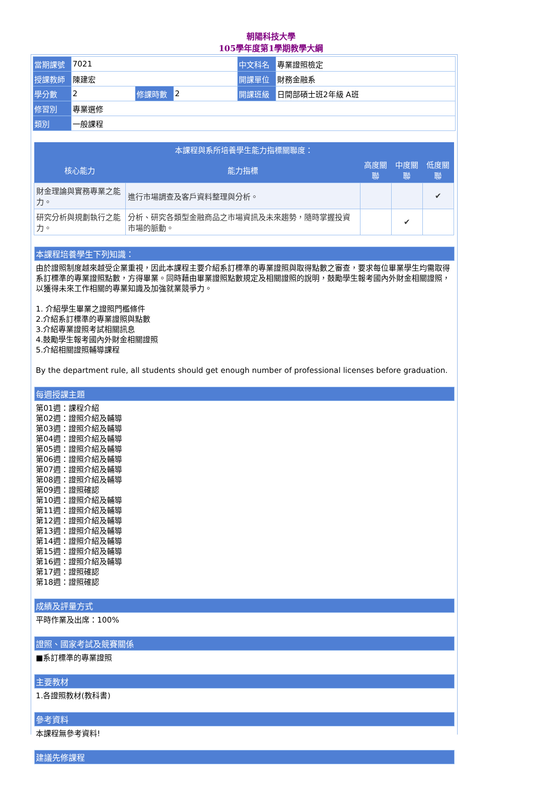朝陽科技大學
105學年度第1學期教學大綱
| 當期課號 | 7021 | | | 中文科名 | 專業證照檢定 |
| 授課教師 | 陳建宏 | | | 開課單位 | 財務金融系 |
| 學分數 | 2 | 修課時數 | 2 | 開課班級 | 日間部碩士班2年級 A班 |
| 修習別 | 專業選修 | | | | |
| 類別 | 一般課程 | | | | |
| 本課程與系所培養學生能力指標關聯度： | | | | |
| --- | --- | --- | --- | --- |
| 核心能力 | 能力指標 | 高度關聯 | 中度關聯 | 低度關聯 |
| 財金理論與實務專業之能力。 | 進行市場調查及客戶資料整理與分析。 | | | ✔ |
| 研究分析與規劃執行之能力。 | 分析、研究各類型金融商品之市場資訊及未來趨勢，隨時掌握投資市場的脈動。 | | ✔ | |
本課程培養學生下列知識：
由於證照制度越來越受企業重視，因此本課程主要介紹系訂標準的專業證照與取得點數之審查，要求每位畢業學生均需取得系訂標準的專業證照點數，方得畢業。同時藉由畢業證照點數規定及相關證照的說明，鼓勵學生報考國內外財金相關證照，以獲得未來工作相關的專業知識及加強就業競爭力。
1. 介紹學生畢業之證照門檻條件
2.介紹系訂標準的專業證照與點數
3.介紹專業證照考試相關訊息
4.鼓勵學生報考國內外財金相關證照
5.介紹相關證照輔導課程
By the department rule, all students should get enough number of professional licenses before graduation.
每週授課主題
第01週：課程介紹
第02週：證照介紹及輔導
第03週：證照介紹及輔導
第04週：證照介紹及輔導
第05週：證照介紹及輔導
第06週：證照介紹及輔導
第07週：證照介紹及輔導
第08週：證照介紹及輔導
第09週：證照確認
第10週：證照介紹及輔導
第11週：證照介紹及輔導
第12週：證照介紹及輔導
第13週：證照介紹及輔導
第14週：證照介紹及輔導
第15週：證照介紹及輔導
第16週：證照介紹及輔導
第17週：證照確認
第18週：證照確認
成績及評量方式
平時作業及出席：100%
證照、國家考試及競賽關係
■系訂標準的專業證照
主要教材
1.各證照教材(教科書)
參考資料
本課程無參考資料!
建議先修課程